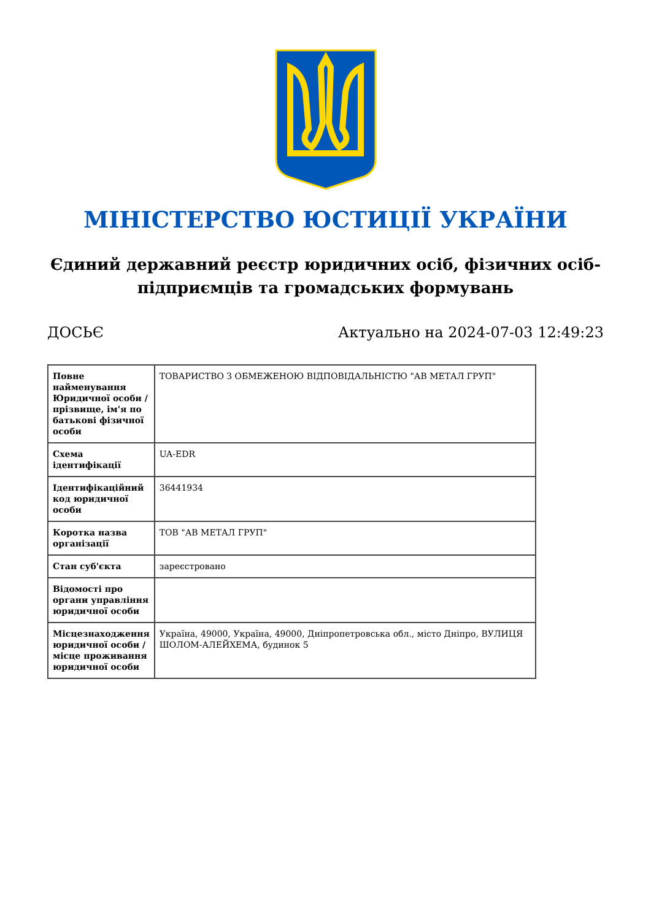МІНІСТЕРСТВО ЮСТИЦІЇ УКРАЇНИ
Єдиний державний реєстр юридичних осіб, фізичних осіб-підприємців та громадських формувань
ДОСЬЄ Актуально на 2024-07-03 12:49:23
| Повне найменування Юридичної особи / прізвище, ім'я по батькові фізичної особи | ТОВАРИСТВО З ОБМЕЖЕНОЮ ВІДПОВІДАЛЬНІСТЮ "АВ МЕТАЛ ГРУП" |
| Схема ідентифікації | UA-EDR |
| Ідентифікаційний код юридичної особи | 36441934 |
| Коротка назва організації | ТОВ "АВ МЕТАЛ ГРУП" |
| Стан суб'єкта | зареєстровано |
| Відомості про органи управління юридичної особи | |
| Місцезнаходження юридичної особи / місце проживання юридичної особи | Україна, 49000, Україна, 49000, Дніпропетровська обл., місто Дніпро, ВУЛИЦЯ ШОЛОМ-АЛЕЙХЕМА, будинок 5 |